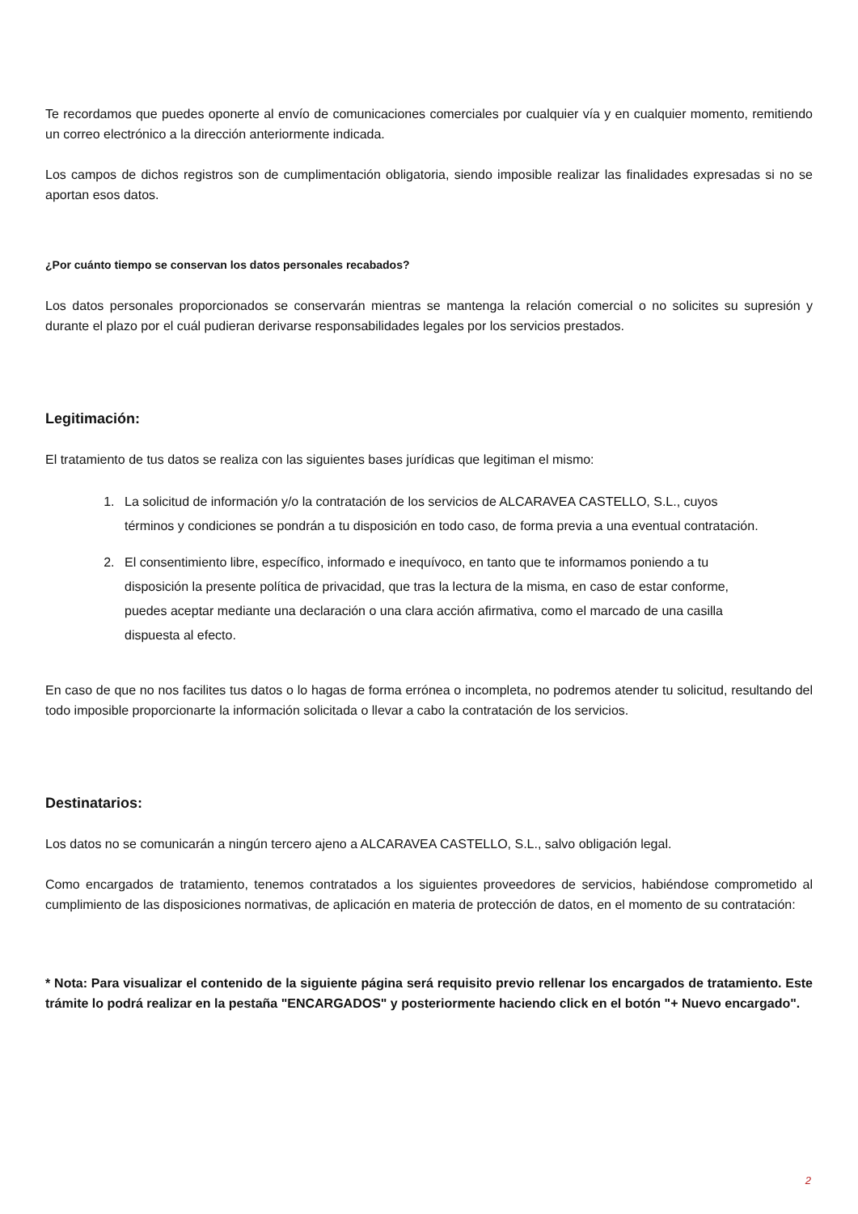Te recordamos que puedes oponerte al envío de comunicaciones comerciales por cualquier vía y en cualquier momento, remitiendo un correo electrónico a la dirección anteriormente indicada.
Los campos de dichos registros son de cumplimentación obligatoria, siendo imposible realizar las finalidades expresadas si no se aportan esos datos.
¿Por cuánto tiempo se conservan los datos personales recabados?
Los datos personales proporcionados se conservarán mientras se mantenga la relación comercial o no solicites su supresión y durante el plazo por el cuál pudieran derivarse responsabilidades legales por los servicios prestados.
Legitimación:
El tratamiento de tus datos se realiza con las siguientes bases jurídicas que legitiman el mismo:
1. La solicitud de información y/o la contratación de los servicios de ALCARAVEA CASTELLO, S.L., cuyos términos y condiciones se pondrán a tu disposición en todo caso, de forma previa a una eventual contratación.
2. El consentimiento libre, específico, informado e inequívoco, en tanto que te informamos poniendo a tu disposición la presente política de privacidad, que tras la lectura de la misma, en caso de estar conforme, puedes aceptar mediante una declaración o una clara acción afirmativa, como el marcado de una casilla dispuesta al efecto.
En caso de que no nos facilites tus datos o lo hagas de forma errónea o incompleta, no podremos atender tu solicitud, resultando del todo imposible proporcionarte la información solicitada o llevar a cabo la contratación de los servicios.
Destinatarios:
Los datos no se comunicarán a ningún tercero ajeno a ALCARAVEA CASTELLO, S.L., salvo obligación legal.
Como encargados de tratamiento, tenemos contratados a los siguientes proveedores de servicios, habiéndose comprometido al cumplimiento de las disposiciones normativas, de aplicación en materia de protección de datos, en el momento de su contratación:
* Nota: Para visualizar el contenido de la siguiente página será requisito previo rellenar los encargados de tratamiento. Este trámite lo podrá realizar en la pestaña "ENCARGADOS" y posteriormente haciendo click en el botón "+ Nuevo encargado".
2